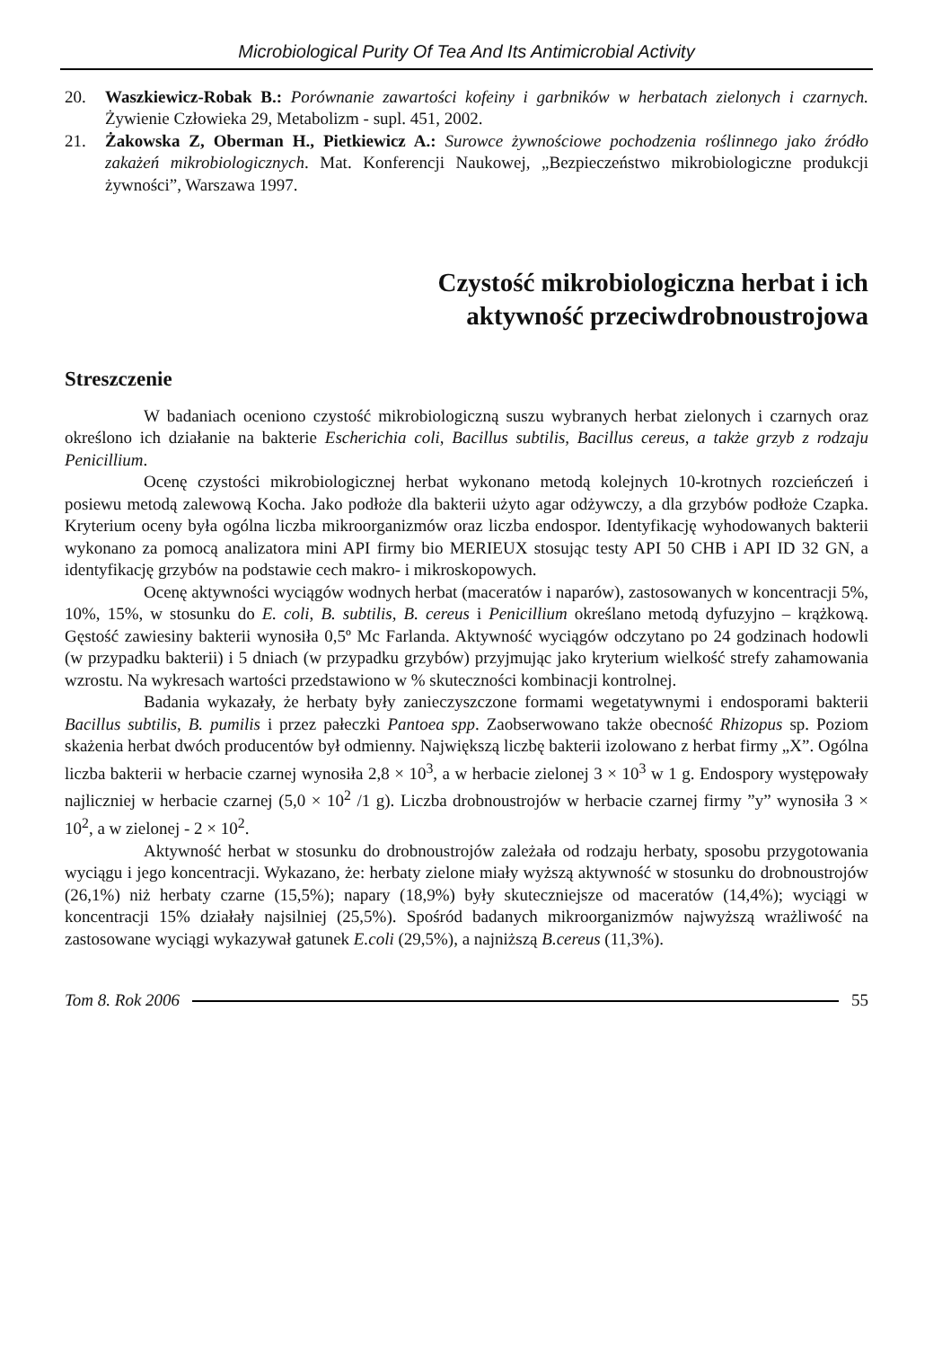Microbiological Purity Of Tea And Its Antimicrobial Activity
20. Waszkiewicz-Robak B.: Porównanie zawartości kofeiny i garbników w herbatach zielonych i czarnych. Żywienie Człowieka 29, Metabolizm - supl. 451, 2002.
21. Żakowska Z, Oberman H., Pietkiewicz A.: Surowce żywnościowe pochodzenia roślinnego jako źródło zakażeń mikrobiologicznych. Mat. Konferencji Naukowej, „Bezpieczeństwo mikrobiologiczne produkcji żywności”, Warszawa 1997.
Czystość mikrobiologiczna herbat i ich
aktywność przeciwdrobnoustrojowa
Streszczenie
W badaniach oceniono czystość mikrobiologiczną suszu wybranych herbat zielonych i czarnych oraz określono ich działanie na bakterie Escherichia coli, Bacillus subtilis, Bacillus cereus, a także grzyb z rodzaju Penicillium.
Ocenę czystości mikrobiologicznej herbat wykonano metodą kolejnych 10-krotnych rozcieńczeń i posiewu metodą zalewową Kocha. Jako podłoże dla bakterii użyto agar odżywczy, a dla grzybów podłoże Czapka. Kryterium oceny była ogólna liczba mikroorganizmów oraz liczba endospor. Identyfikację wyhodowanych bakterii wykonano za pomocą analizatora mini API firmy bio MERIEUX stosując testy API 50 CHB i API ID 32 GN, a identyfikację grzybów na podstawie cech makro- i mikroskopowych.
Ocenę aktywności wyciągów wodnych herbat (maceratów i naparów), zastosowanych w koncentracji 5%, 10%, 15%, w stosunku do E. coli, B. subtilis, B. cereus i Penicillium określano metodą dyfuzyjno – krążkową. Gęstość zawiesiny bakterii wynosiła 0,5º Mc Farlanda. Aktywność wyciągów odczytano po 24 godzinach hodowli (w przypadku bakterii) i 5 dniach (w przypadku grzybów) przyjmując jako kryterium wielkość strefy zahamowania wzrostu. Na wykresach wartości przedstawiono w % skuteczności kombinacji kontrolnej.
Badania wykazały, że herbaty były zanieczyszczone formami wegetatywnymi i endosporami bakterii Bacillus subtilis, B. pumilis i przez pałeczki Pantoea spp. Zaobserwowano także obecność Rhizopus sp. Poziom skażenia herbat dwóch producentów był odmienny. Największą liczbę bakterii izolowano z herbat firmy „X”. Ogólna liczba bakterii w herbacie czarnej wynosiła 2,8 × 10<sup>3</sup>, a w herbacie zielonej 3 × 10<sup>3</sup> w 1 g. Endospory występowały najliczniej w herbacie czarnej (5,0 × 10<sup>2</sup> /1 g). Liczba drobnoustrojów w herbacie czarnej firmy ”y” wynosiła 3 × 10<sup>2</sup>, a w zielonej - 2 × 10<sup>2</sup>.
Aktywność herbat w stosunku do drobnoustrojów zależała od rodzaju herbaty, sposobu przygotowania wyciągu i jego koncentracji. Wykazano, że: herbaty zielone miały wyższą aktywność w stosunku do drobnoustrojów (26,1%) niż herbaty czarne (15,5%); napary (18,9%) były skuteczniejsze od maceratów (14,4%); wyciągi w koncentracji 15% działały najsilniej (25,5%). Spośród badanych mikroorganizmów najwyższą wrażliwość na zastosowane wyciągi wykazywał gatunek E.coli (29,5%), a najniższą B.cereus (11,3%).
Tom 8. Rok 2006 55